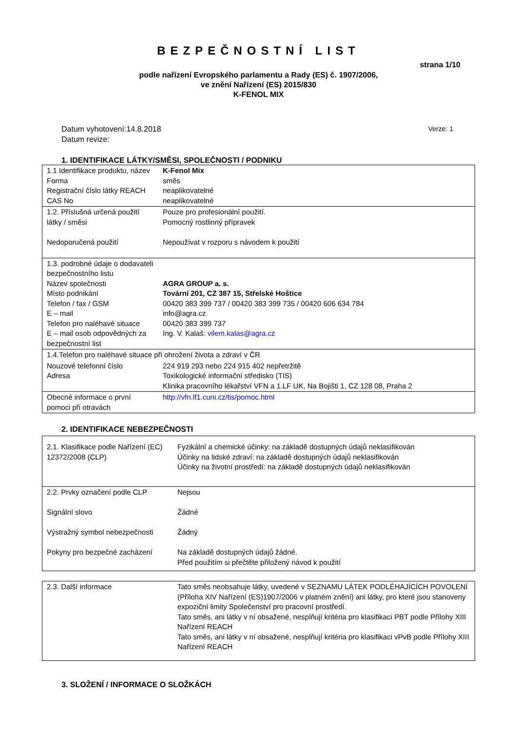BEZPEČNOSTNÍ LIST
strana 1/10
podle nařízení Evropského parlamentu a Rady (ES) č. 1907/2006,
ve znění Nařízení (ES) 2015/830
K-FENOL MIX
Datum vyhotovení:14.8.2018
Datum revize:
Verze: 1
1. IDENTIFIKACE LÁTKY/SMĚSI, SPOLEČNOSTI / PODNIKU
| 1.1 Identifikace produktu, název Forma Registrační číslo látky REACH CAS No | K-Fenol Mix směs neaplikovatelné neaplikovatelné |
| 1.2. Příslušná určená použití látky / směsi Nedoporučená použití | Pouze pro profesionální použití. Pomocný rostlinný přípravek Nepoužívat v rozporu s návodem k použití |
| 1.3. podrobné údaje o dodavateli bezpečnostního listu Název společnosti Místo podnikání Telefon / fax / GSM E – mail Telefon pro naléhavé situace E – mail osob odpovědných za bezpečnostní list | AGRA GROUP a. s. Tovární 201, CZ 387 15, Střelské Hoštice 00420 383 399 737 / 00420 383 399 735 / 00420 606 634 784 info@agra.cz 00420 383 399 737 Ing. V. Kalaš: vilem.kalas@agra.cz |
| 1.4.Telefon pro naléhavé situace při ohrožení života a zdraví v ČR | |
| Nouzové telefonní číslo Adresa | 224 919 293 nebo 224 915 402 nepřetržitě Toxikologické informační středisko (TIS) Klinika pracovního lékařství VFN a 1.LF UK, Na Bojišti 1, CZ 128 08, Praha 2 |
| Obecné informace o první pomoci při otravách | http://vfn.lf1.cuni.cz/tis/pomoc.html |
2. IDENTIFIKACE NEBEZPEČNOSTI
| 2.1. Klasifikace podle Nařízení (EC) 12372/2008 (CLP) | Fyzikální a chemické účinky: na základě dostupných údajů neklasifikován Účinky na lidské zdraví: na základě dostupných údajů neklasifikován Účinky na životní prostředí: na základě dostupných údajů neklasifikován |
| 2.2. Prvky označení podle CLP Signální slovo Výstražný symbol nebezpečnosti Pokyny pro bezpečné zacházení | Nejsou Žádné Žádný Na základě dostupných údajů žádné. Před použitím si přečtěte přiložený návod k použití |
| 2.3. Další informace | Tato směs neobsahuje látky, uvedené v SEZNAMU LÁTEK PODLÉHAJÍCÍCH POVOLENÍ (Příloha XIV Nařízení (ES)1907/2006 v platném znění) ani látky, pro které jsou stanoveny expoziční limity Společenství pro pracovní prostředí. Tato směs, ani látky v ní obsažené, nesplňují kritéria pro klasifikaci PBT podle Přílohy XIII Nařízení REACH Tato směs, ani látky v ní obsažené, nesplňují kritéria pro klasifikaci vPvB podle Přílohy XIII Nařízení REACH |
3. SLOŽENÍ / INFORMACE O SLOŽKÁCH